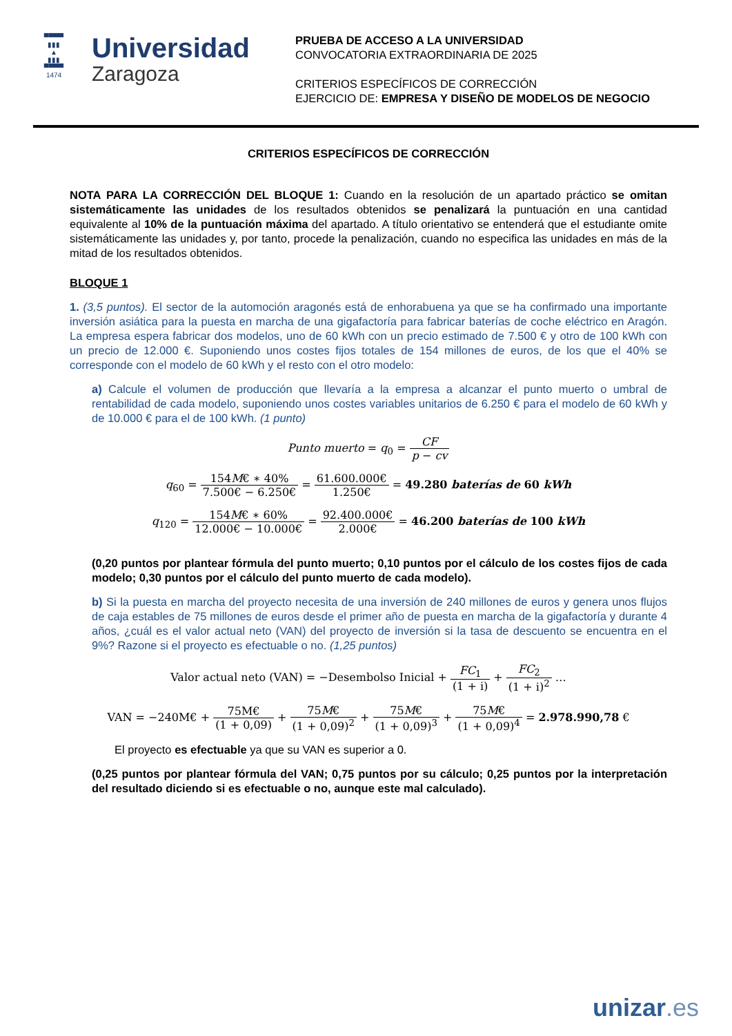▀▀▀▀
▮▮▮
▲
▮▮▮
▀▀▀▀
1474
Universidad
Zaragoza
PRUEBA DE ACCESO A LA UNIVERSIDAD
CONVOCATORIA EXTRAORDINARIA DE 2025
CRITERIOS ESPECÍFICOS DE CORRECCIÓN
EJERCICIO DE: EMPRESA Y DISEÑO DE MODELOS DE NEGOCIO
CRITERIOS ESPECÍFICOS DE CORRECCIÓN
NOTA PARA LA CORRECCIÓN DEL BLOQUE 1: Cuando en la resolución de un apartado práctico se omitan sistemáticamente las unidades de los resultados obtenidos se penalizará la puntuación en una cantidad equivalente al 10% de la puntuación máxima del apartado. A título orientativo se entenderá que el estudiante omite sistemáticamente las unidades y, por tanto, procede la penalización, cuando no especifica las unidades en más de la mitad de los resultados obtenidos.
BLOQUE 1
1. (3,5 puntos). El sector de la automoción aragonés está de enhorabuena ya que se ha confirmado una importante inversión asiática para la puesta en marcha de una gigafactoría para fabricar baterías de coche eléctrico en Aragón. La empresa espera fabricar dos modelos, uno de 60 kWh con un precio estimado de 7.500 € y otro de 100 kWh con un precio de 12.000 €. Suponiendo unos costes fijos totales de 154 millones de euros, de los que el 40% se corresponde con el modelo de 60 kWh y el resto con el otro modelo:
a) Calcule el volumen de producción que llevaría a la empresa a alcanzar el punto muerto o umbral de rentabilidad de cada modelo, suponiendo unos costes variables unitarios de 6.250 € para el modelo de 60 kWh y de 10.000 € para el de 100 kWh. (1 punto)
Punto muerto = q<sub>0</sub> = CF p − cv
q<sub>60</sub> = 154M€ ∗ 40% 7.500€ − 6.250€ = 61.600.000€ 1.250€ = 49.280 baterías de 60 kWh
q<sub>120</sub> = 154M€ ∗ 60% 12.000€ − 10.000€ = 92.400.000€ 2.000€ = 46.200 baterías de 100 kWh
(0,20 puntos por plantear fórmula del punto muerto; 0,10 puntos por el cálculo de los costes fijos de cada modelo; 0,30 puntos por el cálculo del punto muerto de cada modelo).
b) Si la puesta en marcha del proyecto necesita de una inversión de 240 millones de euros y genera unos flujos de caja estables de 75 millones de euros desde el primer año de puesta en marcha de la gigafactoría y durante 4 años, ¿cuál es el valor actual neto (VAN) del proyecto de inversión si la tasa de descuento se encuentra en el 9%? Razone si el proyecto es efectuable o no. (1,25 puntos)
Valor actual neto (VAN) = −Desembolso Inicial + FC<sub>1</sub> (1 + i) + FC<sub>2</sub> (1 + i)<sup>2</sup> …
VAN = −240M€ + 75M€ (1 + 0,09) + 75M€ (1 + 0,09)<sup>2</sup> + 75M€ (1 + 0,09)<sup>3</sup> + 75M€ (1 + 0,09)<sup>4</sup> = 2.978.990,78 €
El proyecto es efectuable ya que su VAN es superior a 0.
(0,25 puntos por plantear fórmula del VAN; 0,75 puntos por su cálculo; 0,25 puntos por la interpretación del resultado diciendo si es efectuable o no, aunque este mal calculado).
unizar.es